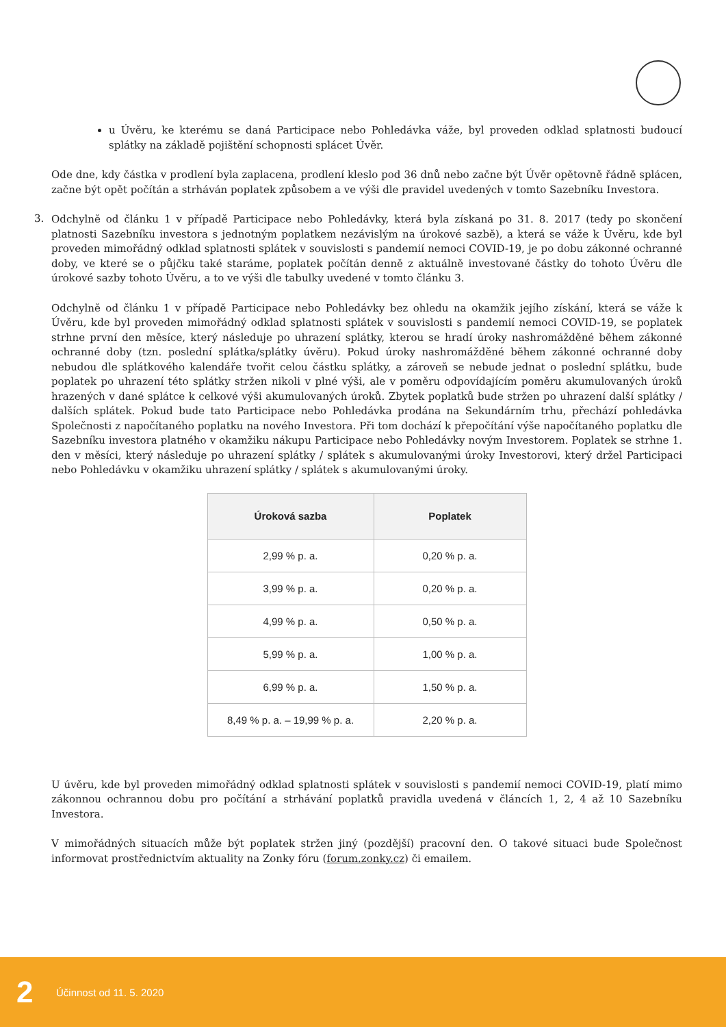u Úvěru, ke kterému se daná Participace nebo Pohledávka váže, byl proveden odklad splatnosti budoucí splátky na základě pojištění schopnosti splácet Úvěr.
Ode dne, kdy částka v prodlení byla zaplacena, prodlení kleslo pod 36 dnů nebo začne být Úvěr opětovně řádně splácen, začne být opět počítán a strháván poplatek způsobem a ve výši dle pravidel uvedených v tomto Sazebníku Investora.
3.
Odchylně od článku 1 v případě Participace nebo Pohledávky, která byla získaná po 31. 8. 2017 (tedy po skončení platnosti Sazebníku investora s jednotným poplatkem nezávislým na úrokové sazbě), a která se váže k Úvěru, kde byl proveden mimořádný odklad splatnosti splátek v souvislosti s pandemií nemoci COVID-19, je po dobu zákonné ochranné doby, ve které se o půjčku také staráme, poplatek počítán denně z aktuálně investované částky do tohoto Úvěru dle úrokové sazby tohoto Úvěru, a to ve výši dle tabulky uvedené v tomto článku 3.
Odchylně od článku 1 v případě Participace nebo Pohledávky bez ohledu na okamžik jejího získání, která se váže k Úvěru, kde byl proveden mimořádný odklad splatnosti splátek v souvislosti s pandemií nemoci COVID-19, se poplatek strhne první den měsíce, který následuje po uhrazení splátky, kterou se hradí úroky nashromážděné během zákonné ochranné doby (tzn. poslední splátka/splátky úvěru). Pokud úroky nashromážděné během zákonné ochranné doby nebudou dle splátkového kalendáře tvořit celou částku splátky, a zároveň se nebude jednat o poslední splátku, bude poplatek po uhrazení této splátky stržen nikoli v plné výši, ale v poměru odpovídajícím poměru akumulovaných úroků hrazených v dané splátce k celkové výši akumulovaných úroků. Zbytek poplatků bude stržen po uhrazení další splátky / dalších splátek. Pokud bude tato Participace nebo Pohledávka prodána na Sekundárním trhu, přechází pohledávka Společnosti z napočítaného poplatku na nového Investora. Při tom dochází k přepočítání výše napočítaného poplatku dle Sazebníku investora platného v okamžiku nákupu Participace nebo Pohledávky novým Investorem. Poplatek se strhne 1. den v měsíci, který následuje po uhrazení splátky / splátek s akumulovanými úroky Investorovi, který držel Participaci nebo Pohledávku v okamžiku uhrazení splátky / splátek s akumulovanými úroky.
| Úroková sazba | Poplatek |
| --- | --- |
| 2,99 % p. a. | 0,20 % p. a. |
| 3,99 % p. a. | 0,20 % p. a. |
| 4,99 % p. a. | 0,50 % p. a. |
| 5,99 % p. a. | 1,00 % p. a. |
| 6,99 % p. a. | 1,50 % p. a. |
| 8,49 % p. a. – 19,99 % p. a. | 2,20 % p. a. |
U úvěru, kde byl proveden mimořádný odklad splatnosti splátek v souvislosti s pandemií nemoci COVID-19, platí mimo zákonnou ochrannou dobu pro počítání a strhávání poplatků pravidla uvedená v článcích 1, 2, 4 až 10 Sazebníku Investora.
V mimořádných situacích může být poplatek stržen jiný (pozdější) pracovní den. O takové situaci bude Společnost informovat prostřednictvím aktuality na Zonky fóru (forum.zonky.cz) či emailem.
2 Účinnost od 11. 5. 2020